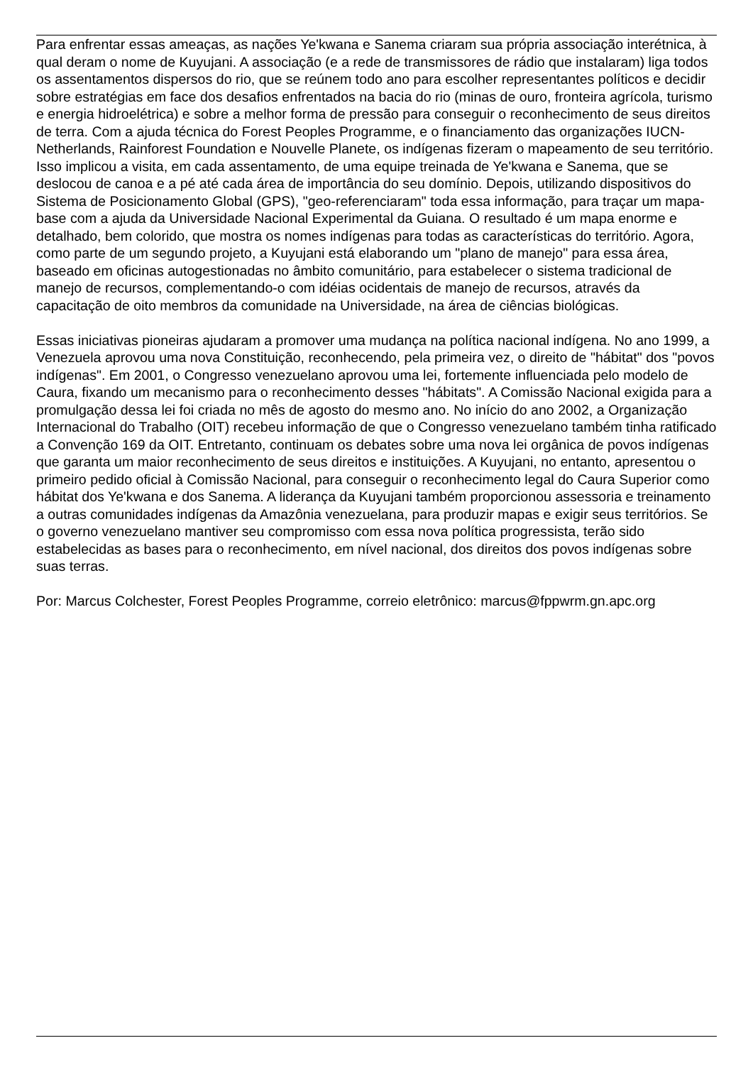Para enfrentar essas ameaças, as nações Ye'kwana e Sanema criaram sua própria associação interétnica, à qual deram o nome de Kuyujani. A associação (e a rede de transmissores de rádio que instalaram) liga todos os assentamentos dispersos do rio, que se reúnem todo ano para escolher representantes políticos e decidir sobre estratégias em face dos desafios enfrentados na bacia do rio (minas de ouro, fronteira agrícola, turismo e energia hidroelétrica) e sobre a melhor forma de pressão para conseguir o reconhecimento de seus direitos de terra. Com a ajuda técnica do Forest Peoples Programme, e o financiamento das organizações IUCN-Netherlands, Rainforest Foundation e Nouvelle Planete, os indígenas fizeram o mapeamento de seu território. Isso implicou a visita, em cada assentamento, de uma equipe treinada de Ye'kwana e Sanema, que se deslocou de canoa e a pé até cada área de importância do seu domínio. Depois, utilizando dispositivos do Sistema de Posicionamento Global (GPS), "geo-referenciaram" toda essa informação, para traçar um mapa-base com a ajuda da Universidade Nacional Experimental da Guiana. O resultado é um mapa enorme e detalhado, bem colorido, que mostra os nomes indígenas para todas as características do território. Agora, como parte de um segundo projeto, a Kuyujani está elaborando um "plano de manejo" para essa área, baseado em oficinas autogestionadas no âmbito comunitário, para estabelecer o sistema tradicional de manejo de recursos, complementando-o com idéias ocidentais de manejo de recursos, através da capacitação de oito membros da comunidade na Universidade, na área de ciências biológicas.
Essas iniciativas pioneiras ajudaram a promover uma mudança na política nacional indígena. No ano 1999, a Venezuela aprovou uma nova Constituição, reconhecendo, pela primeira vez, o direito de "hábitat" dos "povos indígenas". Em 2001, o Congresso venezuelano aprovou uma lei, fortemente influenciada pelo modelo de Caura, fixando um mecanismo para o reconhecimento desses "hábitats". A Comissão Nacional exigida para a promulgação dessa lei foi criada no mês de agosto do mesmo ano. No início do ano 2002, a Organização Internacional do Trabalho (OIT) recebeu informação de que o Congresso venezuelano também tinha ratificado a Convenção 169 da OIT. Entretanto, continuam os debates sobre uma nova lei orgânica de povos indígenas que garanta um maior reconhecimento de seus direitos e instituições. A Kuyujani, no entanto, apresentou o primeiro pedido oficial à Comissão Nacional, para conseguir o reconhecimento legal do Caura Superior como hábitat dos Ye'kwana e dos Sanema. A liderança da Kuyujani também proporcionou assessoria e treinamento a outras comunidades indígenas da Amazônia venezuelana, para produzir mapas e exigir seus territórios. Se o governo venezuelano mantiver seu compromisso com essa nova política progressista, terão sido estabelecidas as bases para o reconhecimento, em nível nacional, dos direitos dos povos indígenas sobre suas terras.
Por: Marcus Colchester, Forest Peoples Programme, correio eletrônico: marcus@fppwrm.gn.apc.org